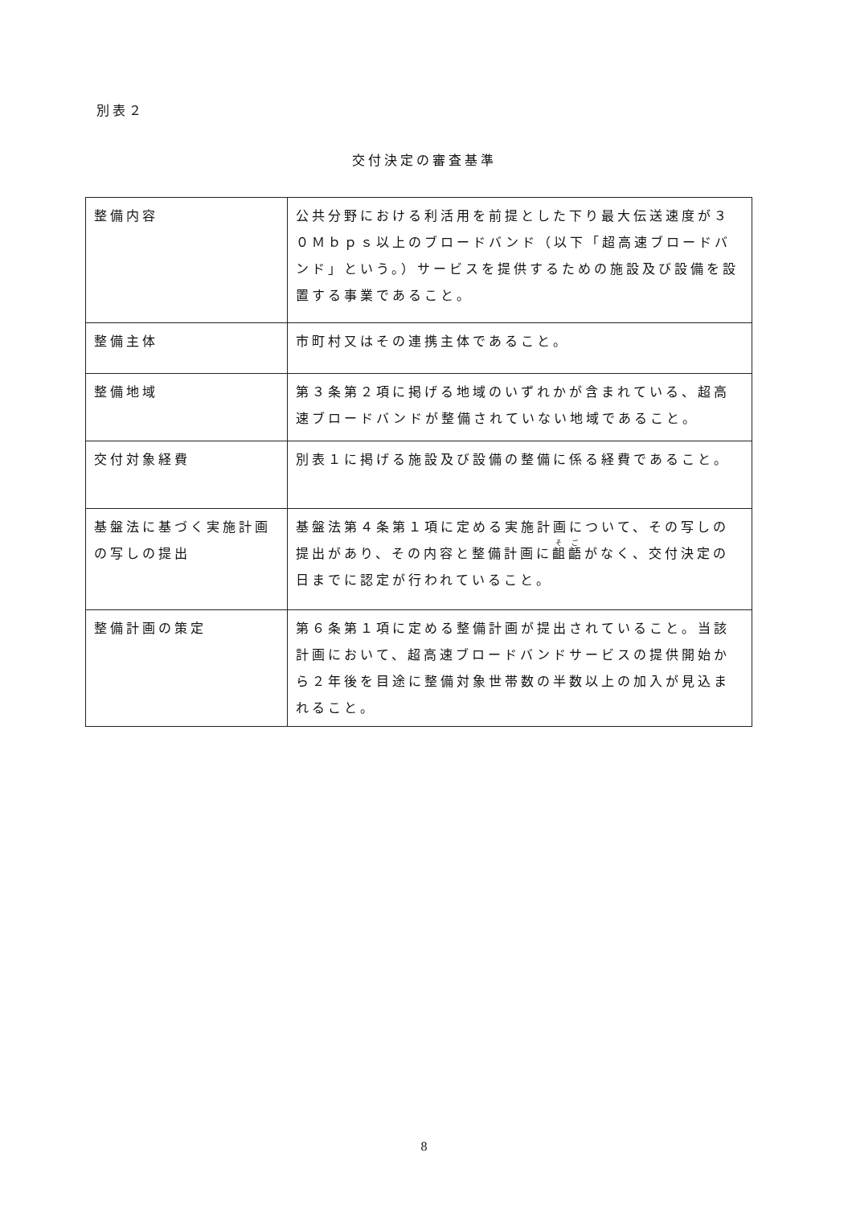別表２
交付決定の審査基準
| 整備内容 | 公共分野における利活用を前提とした下り最大伝送速度が３０Ｍｂｐｓ以上のブロードバンド（以下「超高速ブロードバンド」という。）サービスを提供するための施設及び設備を設置する事業であること。 |
| 整備主体 | 市町村又はその連携主体であること。 |
| 整備地域 | 第３条第２項に掲げる地域のいずれかが含まれている、超高速ブロードバンドが整備されていない地域であること。 |
| 交付対象経費 | 別表１に掲げる施設及び設備の整備に係る経費であること。 |
| 基盤法に基づく実施計画の写しの提出 | 基盤法第４条第１項に定める実施計画について、その写しの提出があり、その内容と整備計画に 齟齬 がなく、交付決定の日までに認定が行われていること。 |
| 整備計画の策定 | 第６条第１項に定める整備計画が提出されていること。当該計画において、超高速ブロードバンドサービスの提供開始から２年後を目途に整備対象世帯数の半数以上の加入が見込まれること。 |
8